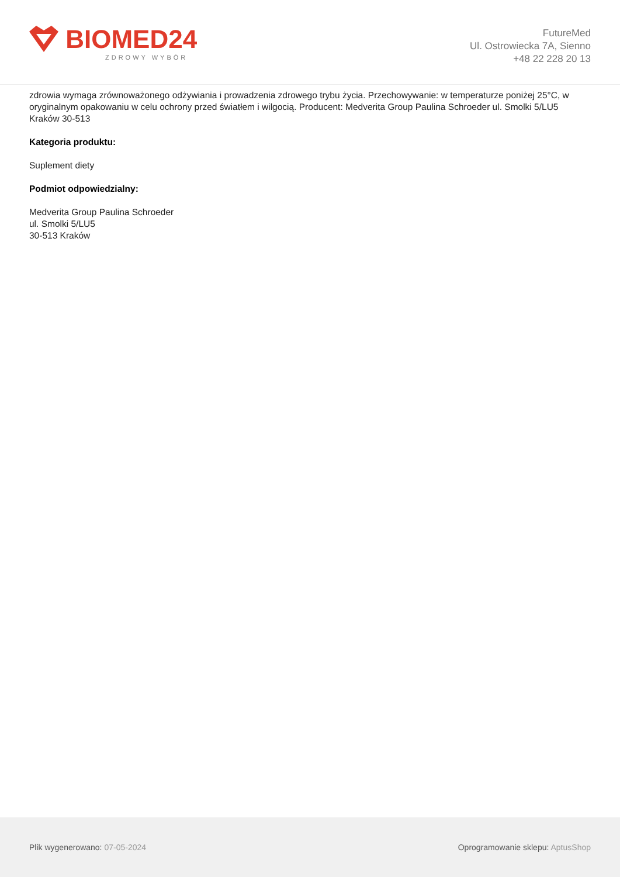BIOMED24
ZDROWY WYBÓR
FutureMed
Ul. Ostrowiecka 7A, Sienno
+48 22 228 20 13
zdrowia wymaga zrównoważonego odżywiania i prowadzenia zdrowego trybu życia. Przechowywanie: w temperaturze poniżej 25°C, w oryginalnym opakowaniu w celu ochrony przed światłem i wilgocią. Producent: Medverita Group Paulina Schroeder ul. Smolki 5/LU5 Kraków 30-513
Kategoria produktu:
Suplement diety
Podmiot odpowiedzialny:
Medverita Group Paulina Schroeder
ul. Smolki 5/LU5
30-513 Kraków
Plik wygenerowano: 07-05-2024 Oprogramowanie sklepu: AptusShop